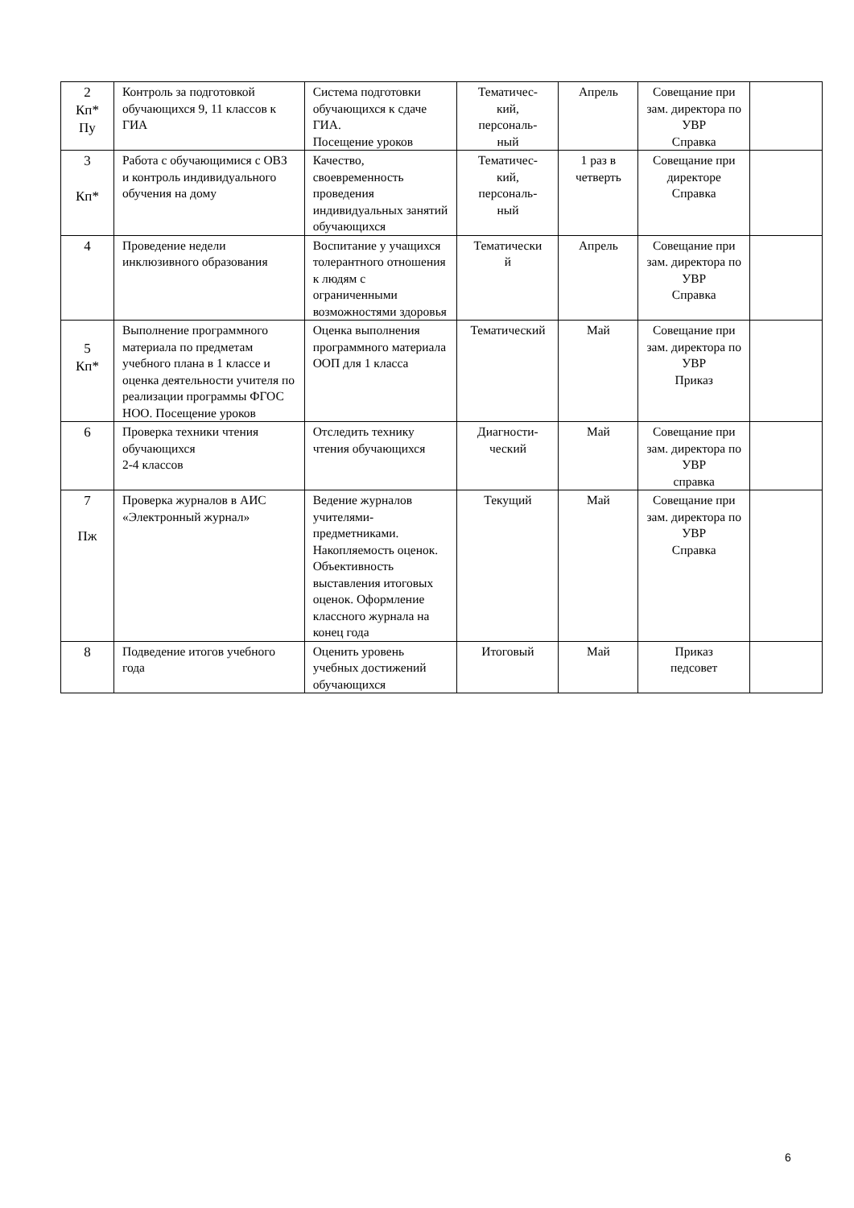| 2 Кп* Пу | Контроль за подготовкой обучающихся 9, 11 классов к ГИА | Система подготовки обучающихся к сдаче ГИА. Посещение уроков | Тематичес- кий, персональ- ный | Апрель | Совещание при зам. директора по УВР Справка | |
| 3 Кп* | Работа с обучающимися с ОВЗ и контроль индивидуального обучения на дому | Качество, своевременность проведения индивидуальных занятий обучающихся | Тематичес- кий, персональ- ный | 1 раз в четверть | Совещание при директоре Справка | |
| 4 | Проведение недели инклюзивного образования | Воспитание у учащихся толерантного отношения к людям с ограниченными возможностями здоровья | Тематически й | Апрель | Совещание при зам. директора по УВР Справка | |
| 5 Кп* | Выполнение программного материала по предметам учебного плана в 1 классе и оценка деятельности учителя по реализации программы ФГОС НОО. Посещение уроков | Оценка выполнения программного материала ООП для 1 класса | Тематический | Май | Совещание при зам. директора по УВР Приказ | |
| 6 | Проверка техники чтения обучающихся 2-4 классов | Отследить технику чтения обучающихся | Диагности- ческий | Май | Совещание при зам. директора по УВР справка | |
| 7 Пж | Проверка журналов в АИС «Электронный журнал» | Ведение журналов учителями-предметниками. Накопляемость оценок. Объективность выставления итоговых оценок. Оформление классного журнала на конец года | Текущий | Май | Совещание при зам. директора по УВР Справка | |
| 8 | Подведение итогов учебного года | Оценить уровень учебных достижений обучающихся | Итоговый | Май | Приказ педсовет | |
6